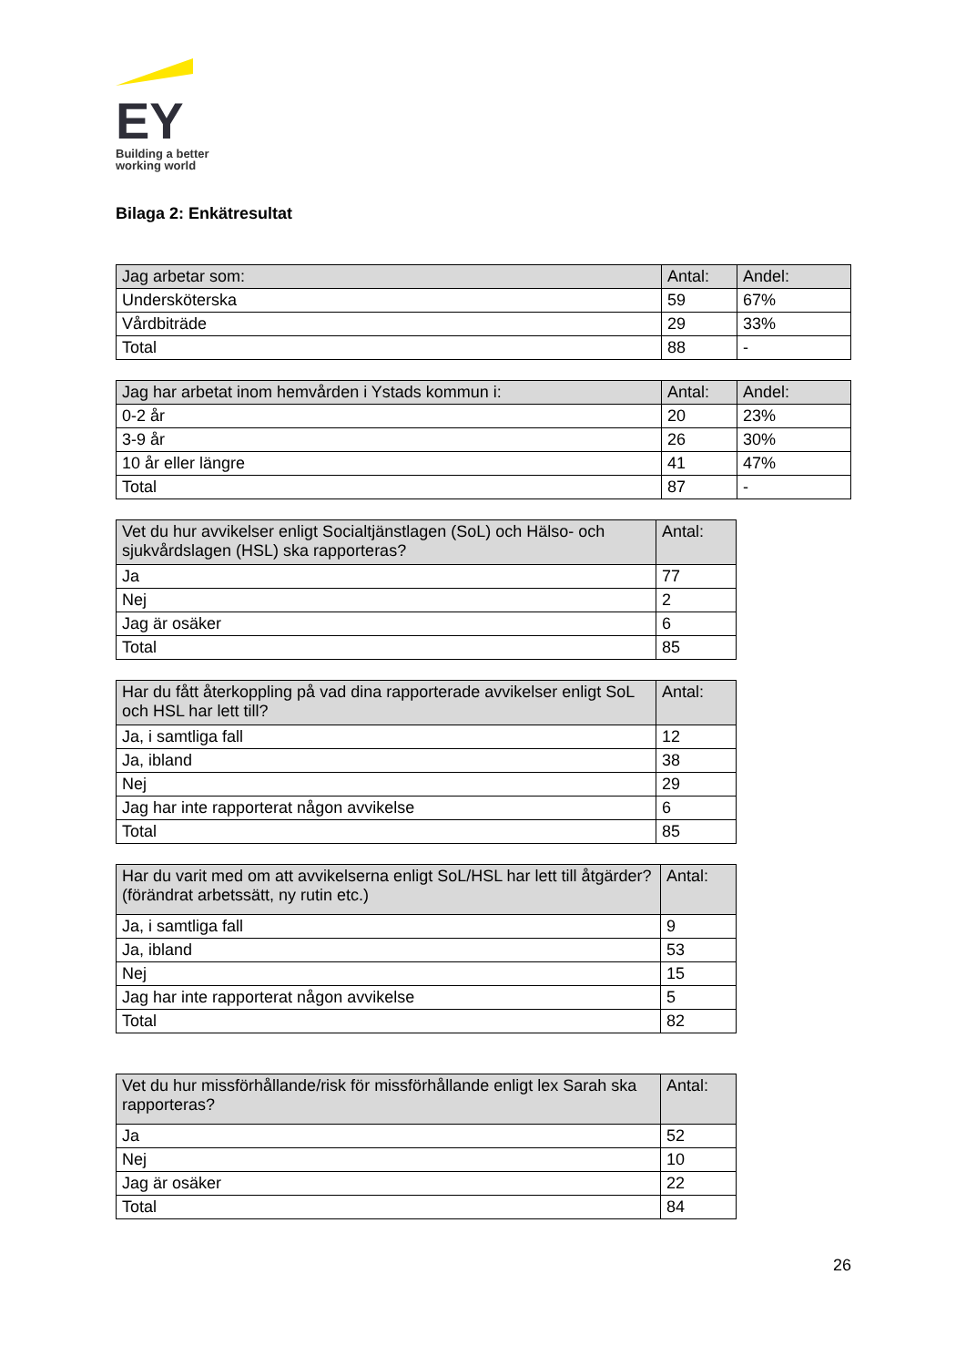EY
Building a better
working world
Bilaga 2: Enkätresultat
| Jag arbetar som: | Antal: | Andel: |
| --- | --- | --- |
| Undersköterska | 59 | 67% |
| Vårdbiträde | 29 | 33% |
| Total | 88 | - |
| Jag har arbetat inom hemvården i Ystads kommun i: | Antal: | Andel: |
| --- | --- | --- |
| 0-2 år | 20 | 23% |
| 3-9 år | 26 | 30% |
| 10 år eller längre | 41 | 47% |
| Total | 87 | - |
| Vet du hur avvikelser enligt Socialtjänstlagen (SoL) och Hälso- och sjukvårdslagen (HSL) ska rapporteras? | Antal: |
| --- | --- |
| Ja | 77 |
| Nej | 2 |
| Jag är osäker | 6 |
| Total | 85 |
| Har du fått återkoppling på vad dina rapporterade avvikelser enligt SoL och HSL har lett till? | Antal: |
| --- | --- |
| Ja, i samtliga fall | 12 |
| Ja, ibland | 38 |
| Nej | 29 |
| Jag har inte rapporterat någon avvikelse | 6 |
| Total | 85 |
| Har du varit med om att avvikelserna enligt SoL/HSL har lett till åtgärder? (förändrat arbetssätt, ny rutin etc.) | Antal: |
| --- | --- |
| Ja, i samtliga fall | 9 |
| Ja, ibland | 53 |
| Nej | 15 |
| Jag har inte rapporterat någon avvikelse | 5 |
| Total | 82 |
| Vet du hur missförhållande/risk för missförhållande enligt lex Sarah ska rapporteras? | Antal: |
| --- | --- |
| Ja | 52 |
| Nej | 10 |
| Jag är osäker | 22 |
| Total | 84 |
26